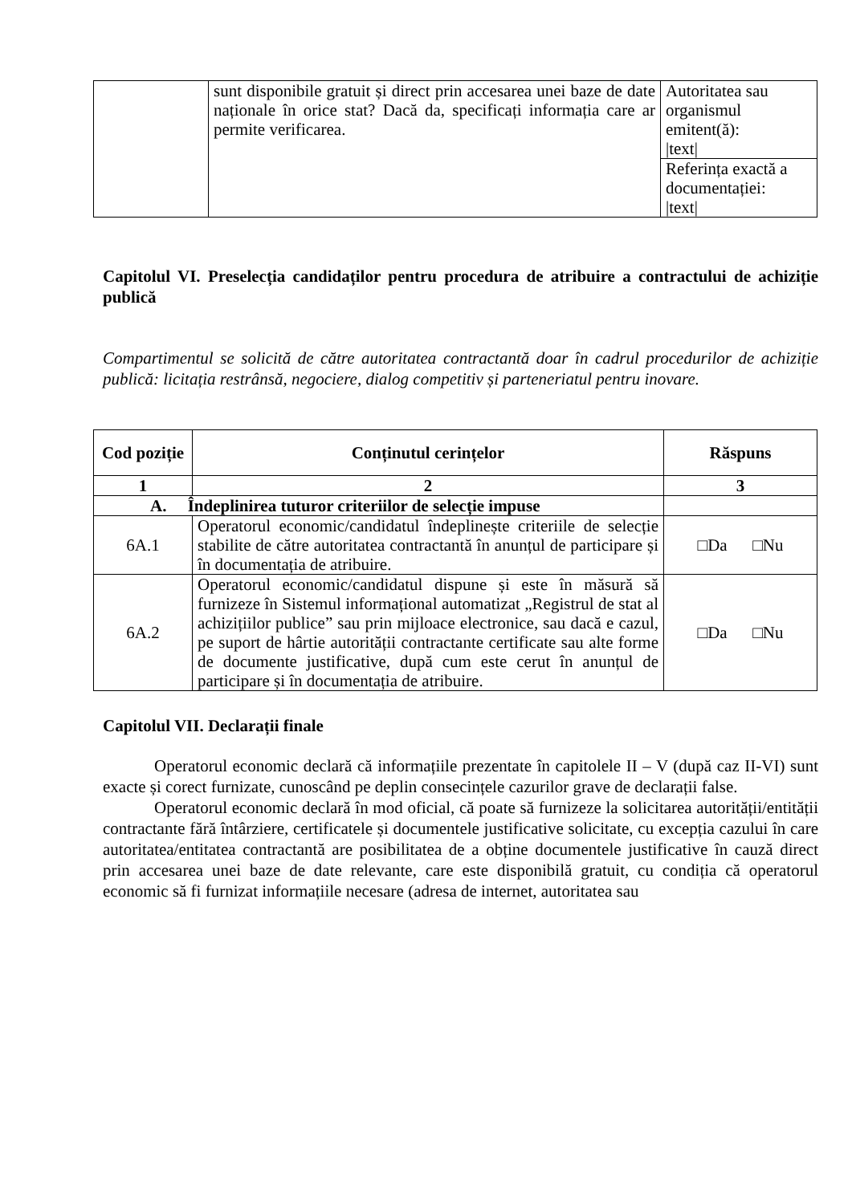| | sunt disponibile gratuit și direct prin accesarea unei baze de date naționale în orice stat? Dacă da, specificați informația care ar permite verificarea. | Autoritatea sau organismul emitent(ă): /text/ |
| | | Referința exactă a documentației: /text/ |
Capitolul VI. Preselecția candidaților pentru procedura de atribuire a contractului de achiziție publică
Compartimentul se solicită de către autoritatea contractantă doar în cadrul procedurilor de achiziție publică: licitația restrânsă, negociere, dialog competitiv și parteneriatul pentru inovare.
| Cod poziție | Conținutul cerințelor | Răspuns |
| --- | --- | --- |
| 1 | 2 | 3 |
| A. Îndeplinirea tuturor criteriilor de selecție impuse | | |
| 6A.1 | Operatorul economic/candidatul îndeplinește criteriile de selecție stabilite de către autoritatea contractantă în anunțul de participare și în documentația de atribuire. | □Da □Nu |
| 6A.2 | Operatorul economic/candidatul dispune și este în măsură să furnizeze în Sistemul informațional automatizat „Registrul de stat al achizițiilor publice” sau prin mijloace electronice, sau dacă e cazul, pe suport de hârtie autorității contractante certificate sau alte forme de documente justificative, după cum este cerut în anunțul de participare și în documentația de atribuire. | □Da □Nu |
Capitolul VII. Declarații finale
Operatorul economic declară că informațiile prezentate în capitolele II – V (după caz II-VI) sunt exacte și corect furnizate, cunoscând pe deplin consecințele cazurilor grave de declarații false.
Operatorul economic declară în mod oficial, că poate să furnizeze la solicitarea autorității/entității contractante fără întârziere, certificatele și documentele justificative solicitate, cu excepția cazului în care autoritatea/entitatea contractantă are posibilitatea de a obține documentele justificative în cauză direct prin accesarea unei baze de date relevante, care este disponibilă gratuit, cu condiția că operatorul economic să fi furnizat informațiile necesare (adresa de internet, autoritatea sau